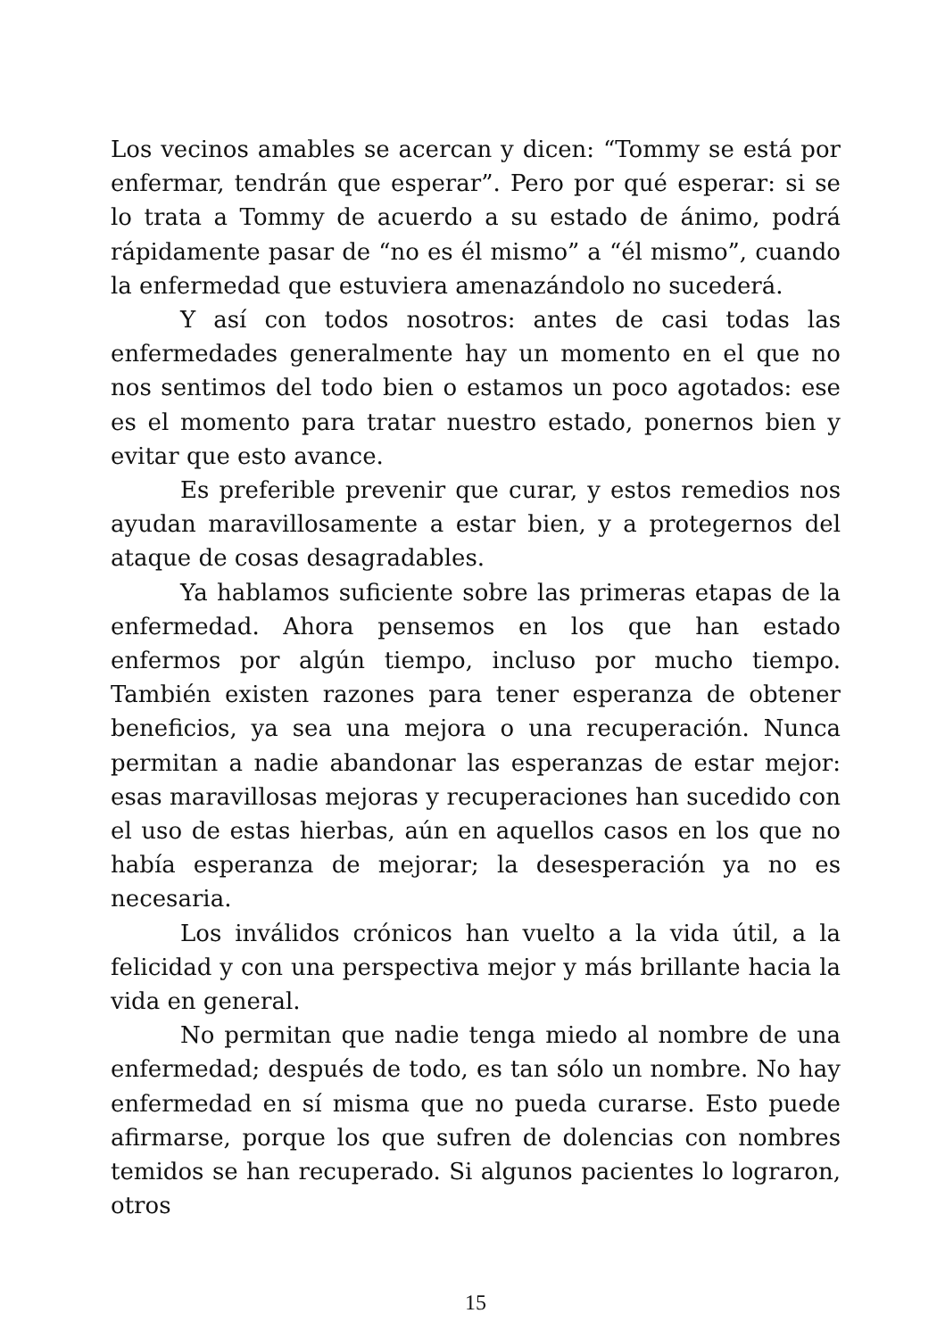Los vecinos amables se acercan y dicen: “Tommy se está por enfermar, tendrán que esperar”. Pero por qué esperar: si se lo trata a Tommy de acuerdo a su estado de ánimo, podrá rápidamente pasar de “no es él mismo” a “él mismo”, cuando la enfermedad que estuviera amenazándolo no sucederá.
Y así con todos nosotros: antes de casi todas las enfermedades generalmente hay un momento en el que no nos sentimos del todo bien o estamos un poco agotados: ese es el momento para tratar nuestro estado, ponernos bien y evitar que esto avance.
Es preferible prevenir que curar, y estos remedios nos ayudan maravillosamente a estar bien, y a protegernos del ataque de cosas desagradables.
Ya hablamos suficiente sobre las primeras etapas de la enfermedad. Ahora pensemos en los que han estado enfermos por algún tiempo, incluso por mucho tiempo. También existen razones para tener esperanza de obtener beneficios, ya sea una mejora o una recuperación. Nunca permitan a nadie abandonar las esperanzas de estar mejor: esas maravillosas mejoras y recuperaciones han sucedido con el uso de estas hierbas, aún en aquellos casos en los que no había esperanza de mejorar; la desesperación ya no es necesaria.
Los inválidos crónicos han vuelto a la vida útil, a la felicidad y con una perspectiva mejor y más brillante hacia la vida en general.
No permitan que nadie tenga miedo al nombre de una enfermedad; después de todo, es tan sólo un nombre. No hay enfermedad en sí misma que no pueda curarse. Esto puede afirmarse, porque los que sufren de dolencias con nombres temidos se han recuperado. Si algunos pacientes lo lograron, otros
15